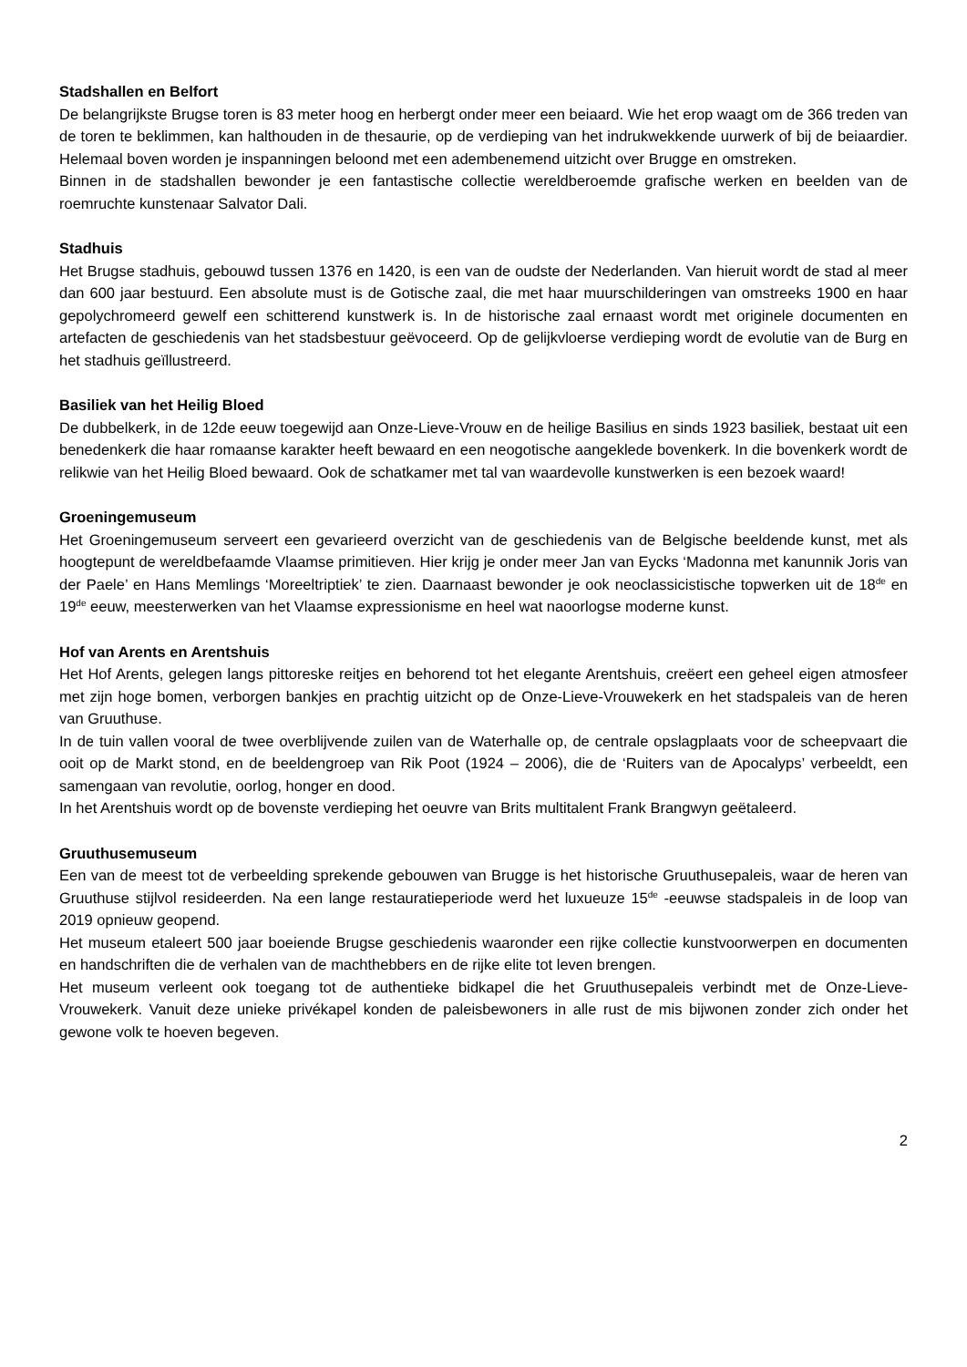Stadshallen en Belfort
De belangrijkste Brugse toren is 83 meter hoog en herbergt onder meer een beiaard. Wie het erop waagt om de 366 treden van de toren te beklimmen, kan halthouden in de thesaurie, op de verdieping van het indrukwekkende uurwerk of bij de beiaardier. Helemaal boven worden je inspanningen beloond met een adembenemend uitzicht over Brugge en omstreken.
Binnen in de stadshallen bewonder je een fantastische collectie wereldberoemde grafische werken en beelden van de roemruchte kunstenaar Salvator Dali.
Stadhuis
Het Brugse stadhuis, gebouwd tussen 1376 en 1420, is een van de oudste der Nederlanden. Van hieruit wordt de stad al meer dan 600 jaar bestuurd. Een absolute must is de Gotische zaal, die met haar muurschilderingen van omstreeks 1900 en haar gepolychromeerd gewelf een schitterend kunstwerk is. In de historische zaal ernaast wordt met originele documenten en artefacten de geschiedenis van het stadsbestuur geëvoceerd. Op de gelijkvloerse verdieping wordt de evolutie van de Burg en het stadhuis geïllustreerd.
Basiliek van het Heilig Bloed
De dubbelkerk, in de 12de eeuw toegewijd aan Onze-Lieve-Vrouw en de heilige Basilius en sinds 1923 basiliek, bestaat uit een benedenkerk die haar romaanse karakter heeft bewaard en een neogotische aangeklede bovenkerk. In die bovenkerk wordt de relikwie van het Heilig Bloed bewaard. Ook de schatkamer met tal van waardevolle kunstwerken is een bezoek waard!
Groeningemuseum
Het Groeningemuseum serveert een gevarieerd overzicht van de geschiedenis van de Belgische beeldende kunst, met als hoogtepunt de wereldbefaamde Vlaamse primitieven. Hier krijg je onder meer Jan van Eycks ‘Madonna met kanunnik Joris van der Paele’ en Hans Memlings ‘Moreeltriptiek’ te zien. Daarnaast bewonder je ook neoclassicistische topwerken uit de 18<sup>de</sup> en 19<sup>de</sup> eeuw, meesterwerken van het Vlaamse expressionisme en heel wat naoorlogse moderne kunst.
Hof van Arents en Arentshuis
Het Hof Arents, gelegen langs pittoreske reitjes en behorend tot het elegante Arentshuis, creëert een geheel eigen atmosfeer met zijn hoge bomen, verborgen bankjes en prachtig uitzicht op de Onze-Lieve-Vrouwekerk en het stadspaleis van de heren van Gruuthuse.
In de tuin vallen vooral de twee overblijvende zuilen van de Waterhalle op, de centrale opslagplaats voor de scheepvaart die ooit op de Markt stond, en de beeldengroep van Rik Poot (1924 – 2006), die de ‘Ruiters van de Apocalyps’ verbeeldt, een samengaan van revolutie, oorlog, honger en dood.
In het Arentshuis wordt op de bovenste verdieping het oeuvre van Brits multitalent Frank Brangwyn geëtaleerd.
Gruuthusemuseum
Een van de meest tot de verbeelding sprekende gebouwen van Brugge is het historische Gruuthusepaleis, waar de heren van Gruuthuse stijlvol resideerden. Na een lange restauratieperiode werd het luxueuze 15<sup>de</sup> -eeuwse stadspaleis in de loop van 2019 opnieuw geopend.
Het museum etaleert 500 jaar boeiende Brugse geschiedenis waaronder een rijke collectie kunstvoorwerpen en documenten en handschriften die de verhalen van de machthebbers en de rijke elite tot leven brengen.
Het museum verleent ook toegang tot de authentieke bidkapel die het Gruuthusepaleis verbindt met de Onze-Lieve-Vrouwekerk. Vanuit deze unieke privékapel konden de paleisbewoners in alle rust de mis bijwonen zonder zich onder het gewone volk te hoeven begeven.
2